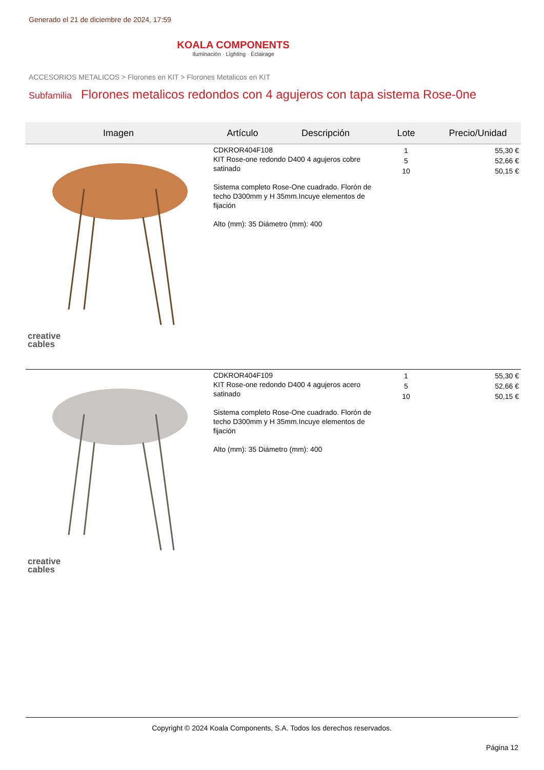Generado el 21 de diciembre de 2024, 17:59
KOALA COMPONENTS
Iluminación · Lighting · Éclairage
ACCESORIOS METALICOS > Florones en KIT > Florones Metalicos en KIT
Subfamilia Florones metalicos redondos con 4 agujeros con tapa sistema Rose-0ne
| Imagen | Artículo | Descripción | Lote | Precio/Unidad |
| --- | --- | --- | --- | --- |
| creative cables | CDKROR404F108 KIT Rose-one redondo D400 4 agujeros cobre satinado Sistema completo Rose-One cuadrado. Florón de techo D300mm y H 35mm.Incuye elementos de fijación Alto (mm): 35 Diámetro (mm): 400 | | 1 5 10 | 55,30 € 52,66 € 50,15 € |
| creative cables | CDKROR404F109 KIT Rose-one redondo D400 4 agujeros acero satinado Sistema completo Rose-One cuadrado. Florón de techo D300mm y H 35mm.Incuye elementos de fijación Alto (mm): 35 Diámetro (mm): 400 | | 1 5 10 | 55,30 € 52,66 € 50,15 € |
Copyright © 2024 Koala Components, S.A. Todos los derechos reservados.
Página 12